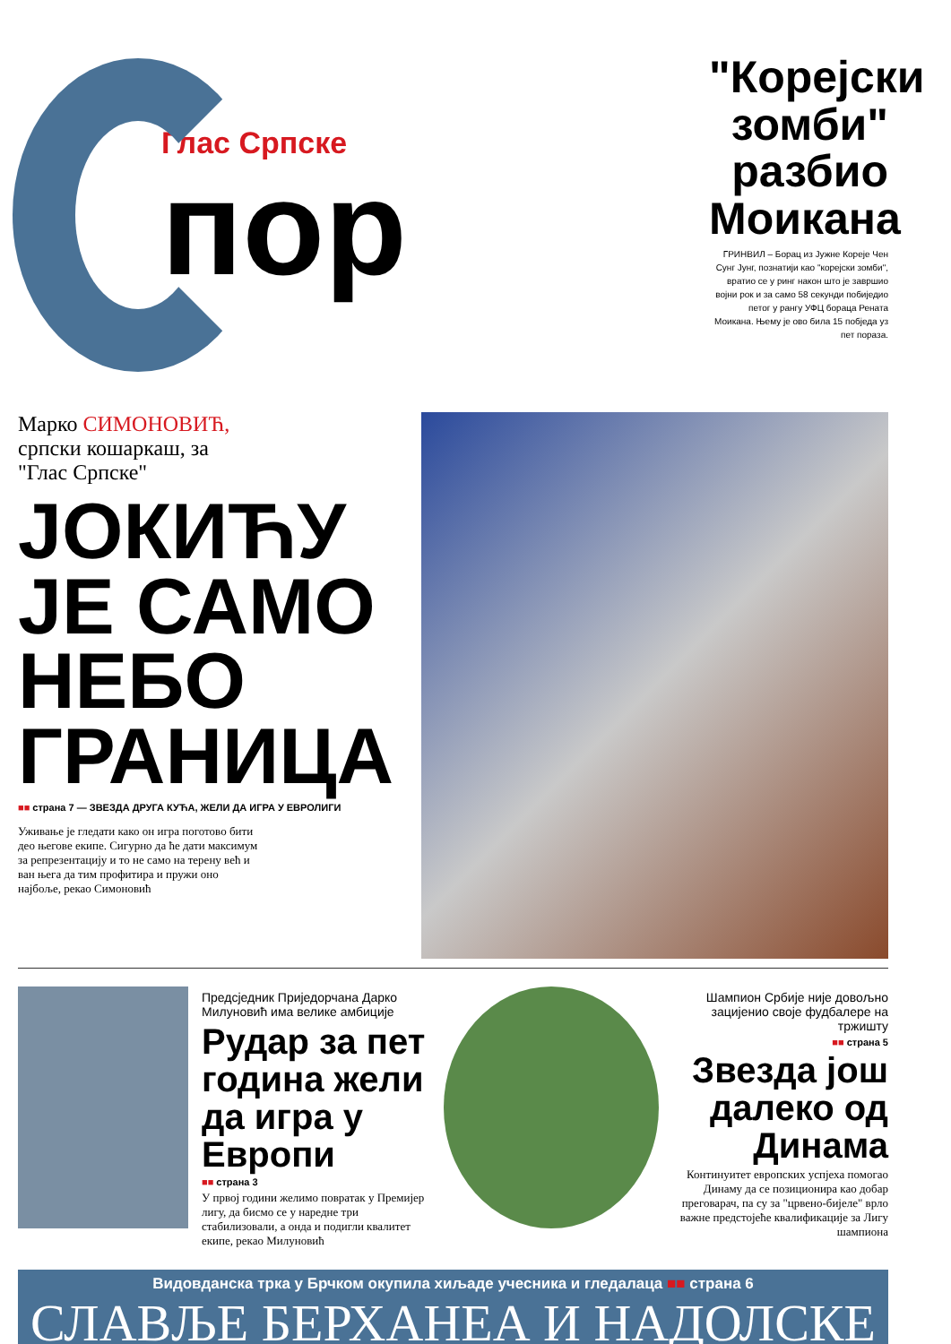Глас Српске
пор
"Корејски зомби" разбио Моикана
ГРИНВИЛ – Борац из Јужне Кореје Чен Сунг Јунг, познатији као "корејски зомби", вратио се у ринг након што је завршио војни рок и за само 58 секунди побиједио петог у рангу УФЦ бораца Рената Моикана. Њему је ово била 15 побједа уз пет пораза.
Марко СИМОНОВИЋ,
српски кошаркаш, за "Глас Српске"
ЈОКИЋУ ЈЕ САМО НЕБО ГРАНИЦА
■■ страна 7 — ЗВЕЗДА ДРУГА КУЋА, ЖЕЛИ ДА ИГРА У ЕВРОЛИГИ
Уживање је гледати како он игра поготово бити део његове екипе. Сигурно да ће дати максимум за репрезентацију и то не само на терену већ и ван њега да тим профитира и пружи оно најбоље, рекао Симоновић
Предсједник Приједорчана Дарко Милуновић има велике амбиције
Рудар за пет година жели да игра у Европи
■■ страна 3
У првој години желимо повратак у Премијер лигу, да бисмо се у наредне три стабилизовали, а онда и подигли квалитет екипе, рекао Милуновић
Шампион Србије није довољно зацијенио своје фудбалере на тржишту
■■ страна 5
Звезда још далеко од Динама
Континуитет европских успјеха помогао Динаму да се позиционира као добар преговарач, па су за "црвено-бијеле" врло важне предстојеће квалификације за Лигу шампиона
Видовданска трка у Брчком окупила хиљаде учесника и гледалаца ■■ страна 6
СЛАВЉЕ БЕРХАНЕА И НАДОЛСКЕ